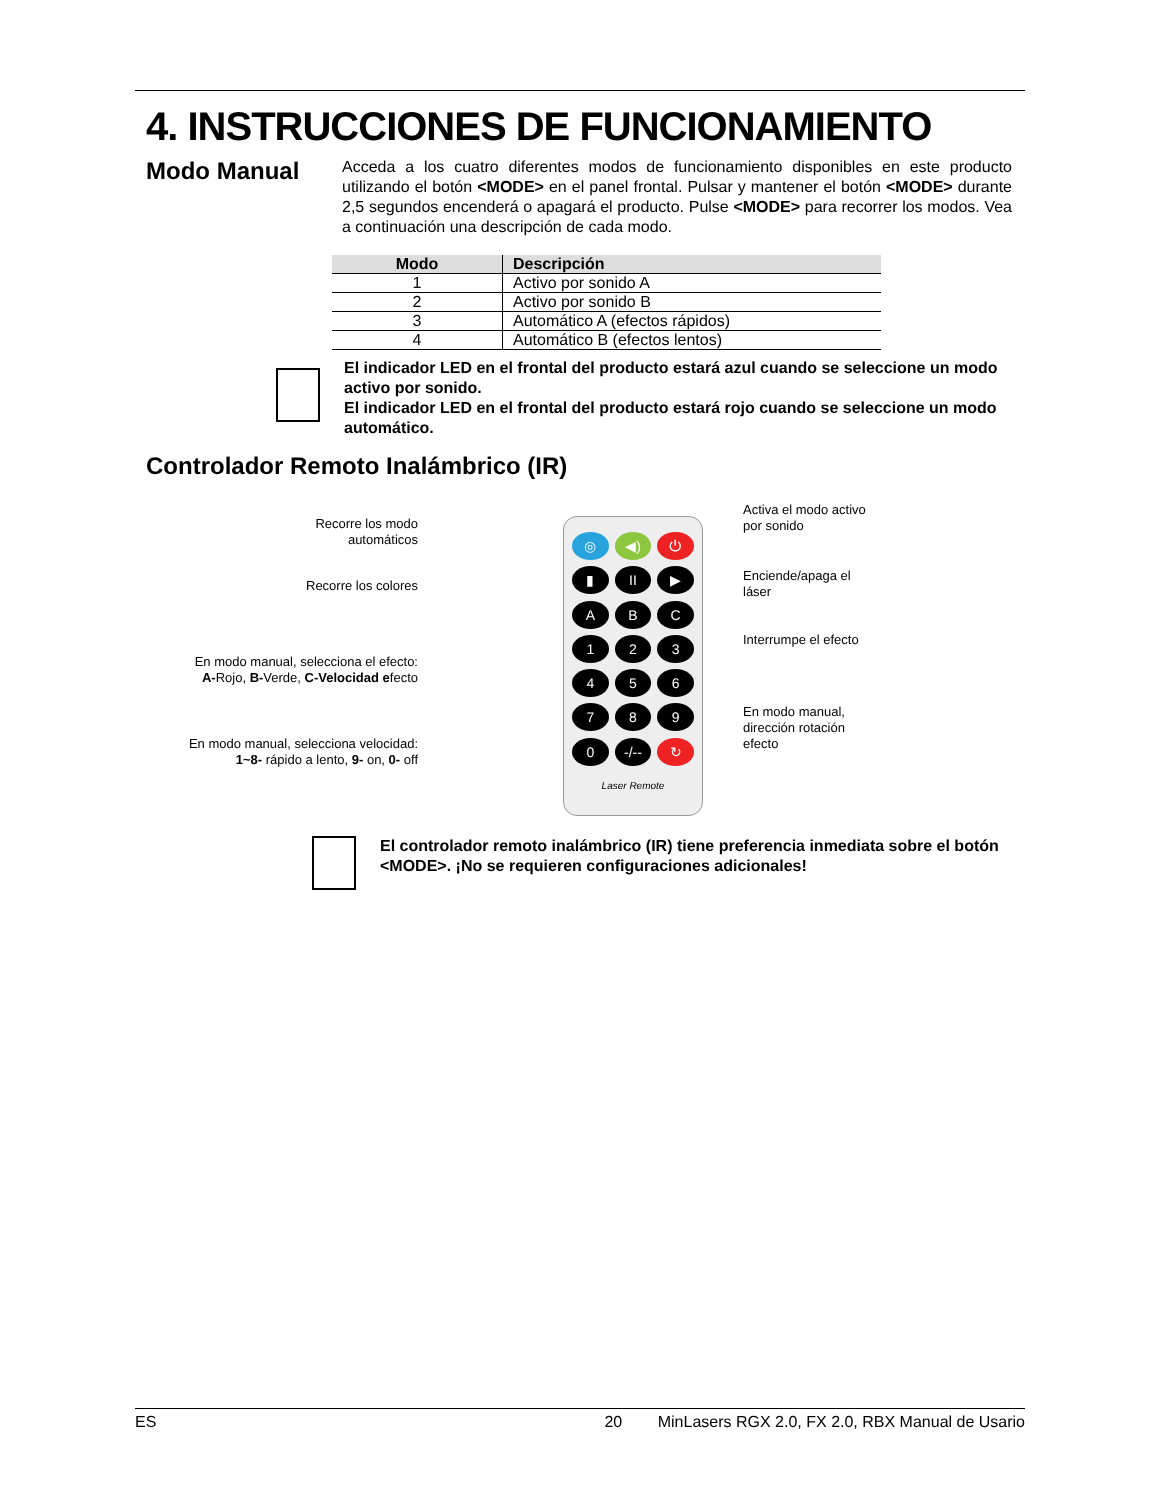4. INSTRUCCIONES DE FUNCIONAMIENTO
Modo Manual
Acceda a los cuatro diferentes modos de funcionamiento disponibles en este producto utilizando el botón <MODE> en el panel frontal. Pulsar y mantener el botón <MODE> durante 2,5 segundos encenderá o apagará el producto. Pulse <MODE> para recorrer los modos. Vea a continuación una descripción de cada modo.
| Modo | Descripción |
| --- | --- |
| 1 | Activo por sonido A |
| 2 | Activo por sonido B |
| 3 | Automático A (efectos rápidos) |
| 4 | Automático B (efectos lentos) |
El indicador LED en el frontal del producto estará azul cuando se seleccione un modo activo por sonido.
El indicador LED en el frontal del producto estará rojo cuando se seleccione un modo automático.
Controlador Remoto Inalámbrico (IR)
Recorre los modo
automáticos
Recorre los colores
En modo manual, selecciona el efecto:
A-Rojo, B-Verde, C-Velocidad efecto
En modo manual, selecciona velocidad:
1~8- rápido a lento, 9- on, 0- off
◎ ◀) ⏻ ▮ II ▶ ABC 1234567890 -/-- ↻ Laser Remote
Activa el modo activo
por sonido
Enciende/apaga el
láser
Interrumpe el efecto
En modo manual,
dirección rotación
efecto
El controlador remoto inalámbrico (IR) tiene preferencia inmediata sobre el botón <MODE>. ¡No se requieren configuraciones adicionales!
ES 20 MinLasers RGX 2.0, FX 2.0, RBX Manual de Usario